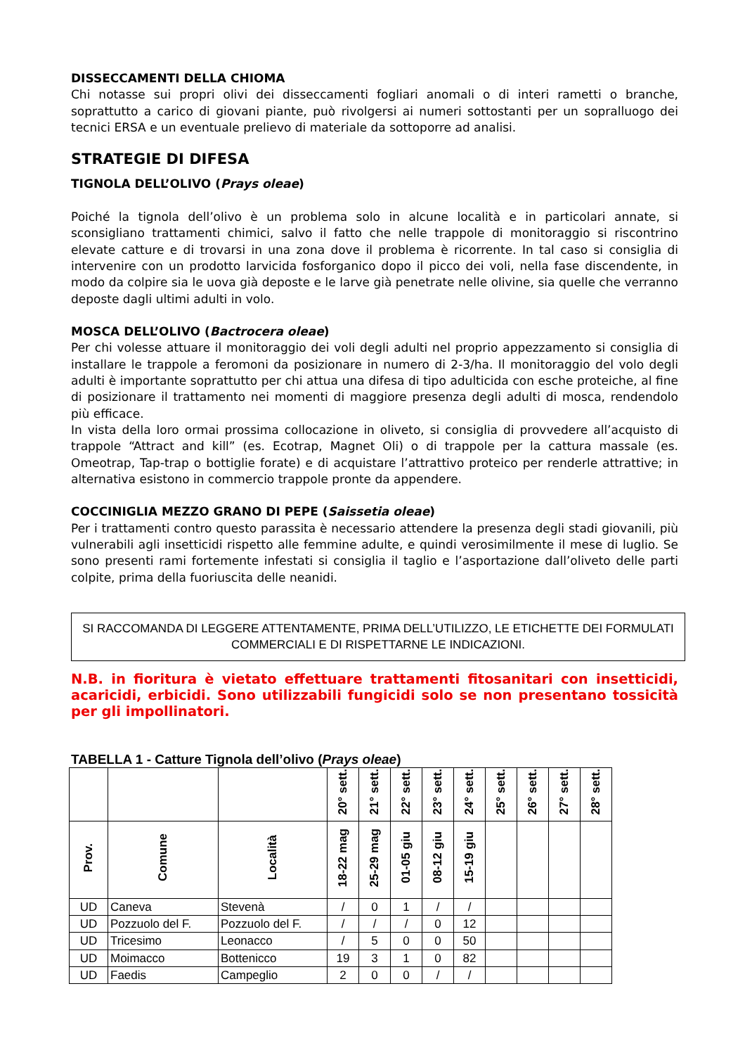DISSECCAMENTI DELLA CHIOMA
Chi notasse sui propri olivi dei disseccamenti fogliari anomali o di interi rametti o branche, soprattutto a carico di giovani piante, può rivolgersi ai numeri sottostanti per un sopralluogo dei tecnici ERSA e un eventuale prelievo di materiale da sottoporre ad analisi.
STRATEGIE DI DIFESA
TIGNOLA DELL’OLIVO (Prays oleae)
Poiché la tignola dell’olivo è un problema solo in alcune località e in particolari annate, si sconsigliano trattamenti chimici, salvo il fatto che nelle trappole di monitoraggio si riscontrino elevate catture e di trovarsi in una zona dove il problema è ricorrente. In tal caso si consiglia di intervenire con un prodotto larvicida fosforganico dopo il picco dei voli, nella fase discendente, in modo da colpire sia le uova già deposte e le larve già penetrate nelle olivine, sia quelle che verranno deposte dagli ultimi adulti in volo.
MOSCA DELL’OLIVO (Bactrocera oleae)
Per chi volesse attuare il monitoraggio dei voli degli adulti nel proprio appezzamento si consiglia di installare le trappole a feromoni da posizionare in numero di 2-3/ha. Il monitoraggio del volo degli adulti è importante soprattutto per chi attua una difesa di tipo adulticida con esche proteiche, al fine di posizionare il trattamento nei momenti di maggiore presenza degli adulti di mosca, rendendolo più efficace.
In vista della loro ormai prossima collocazione in oliveto, si consiglia di provvedere all’acquisto di trappole “Attract and kill” (es. Ecotrap, Magnet Oli) o di trappole per la cattura massale (es. Omeotrap, Tap-trap o bottiglie forate) e di acquistare l’attrattivo proteico per renderle attrattive; in alternativa esistono in commercio trappole pronte da appendere.
COCCINIGLIA MEZZO GRANO DI PEPE (Saissetia oleae)
Per i trattamenti contro questo parassita è necessario attendere la presenza degli stadi giovanili, più vulnerabili agli insetticidi rispetto alle femmine adulte, e quindi verosimilmente il mese di luglio. Se sono presenti rami fortemente infestati si consiglia il taglio e l’asportazione dall’oliveto delle parti colpite, prima della fuoriuscita delle neanidi.
SI RACCOMANDA DI LEGGERE ATTENTAMENTE, PRIMA DELL’UTILIZZO, LE ETICHETTE DEI FORMULATI COMMERCIALI E DI RISPETTARNE LE INDICAZIONI.
N.B. in fioritura è vietato effettuare trattamenti fitosanitari con insetticidi, acaricidi, erbicidi. Sono utilizzabili fungicidi solo se non presentano tossicità per gli impollinatori.
TABELLA 1 - Catture Tignola dell’olivo (Prays oleae)
| | | | 20° sett. | 21° sett. | 22° sett. | 23° sett. | 24° sett. | 25° sett. | 26° sett. | 27° sett. | 28° sett. |
| --- | --- | --- | --- | --- | --- | --- | --- | --- | --- | --- | --- |
| Prov. | Comune | Località | 18-22 mag | 25-29 mag | 01-05 giu | 08-12 giu | 15-19 giu | | | | |
| UD | Caneva | Stevenà | / | 0 | 1 | / | / | | | | |
| UD | Pozzuolo del F. | Pozzuolo del F. | / | / | / | 0 | 12 | | | | |
| UD | Tricesimo | Leonacco | / | 5 | 0 | 0 | 50 | | | | |
| UD | Moimacco | Bottenicco | 19 | 3 | 1 | 0 | 82 | | | | |
| UD | Faedis | Campeglio | 2 | 0 | 0 | / | / | | | | |